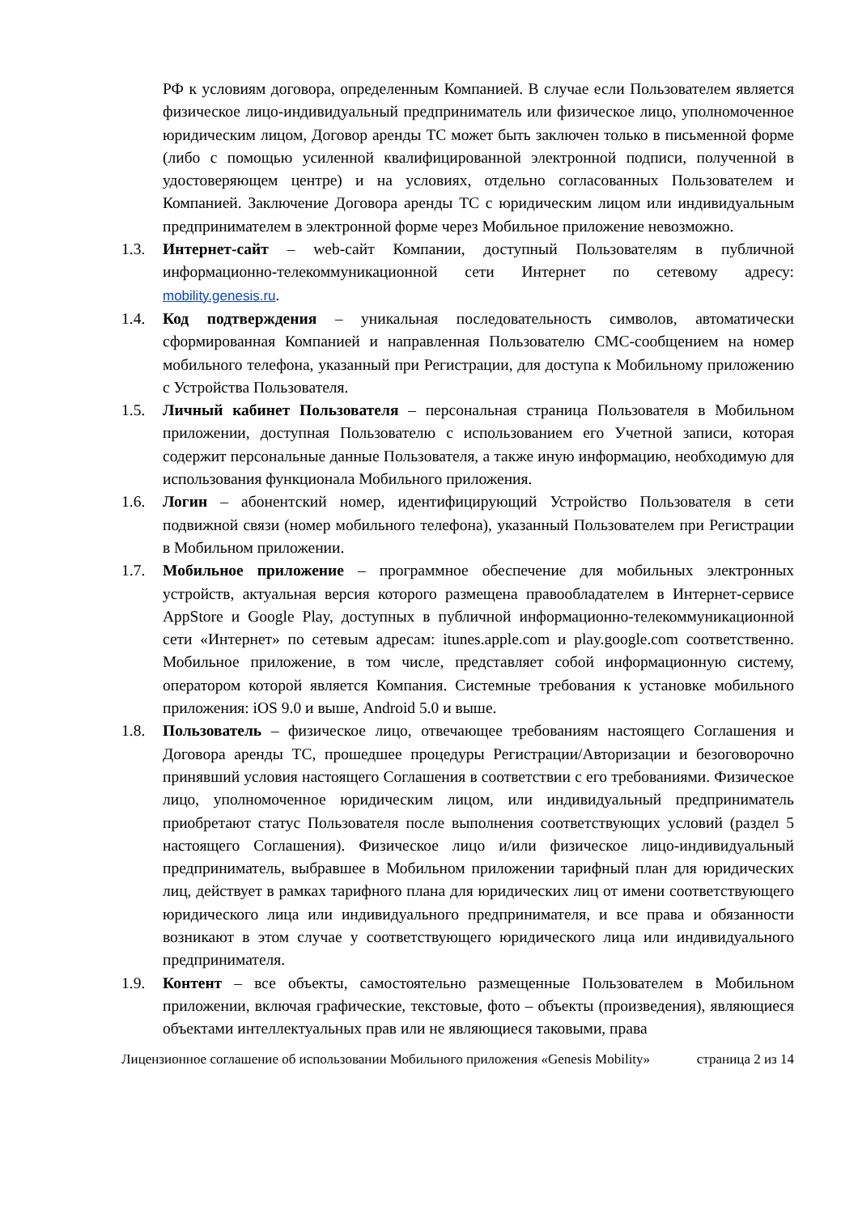РФ к условиям договора, определенным Компанией. В случае если Пользователем является физическое лицо-индивидуальный предприниматель или физическое лицо, уполномоченное юридическим лицом, Договор аренды ТС может быть заключен только в письменной форме (либо с помощью усиленной квалифицированной электронной подписи, полученной в удостоверяющем центре) и на условиях, отдельно согласованных Пользователем и Компанией. Заключение Договора аренды ТС с юридическим лицом или индивидуальным предпринимателем в электронной форме через Мобильное приложение невозможно.
1.3. Интернет-сайт – web-сайт Компании, доступный Пользователям в публичной информационно-телекоммуникационной сети Интернет по сетевому адресу: mobility.genesis.ru.
1.4. Код подтверждения – уникальная последовательность символов, автоматически сформированная Компанией и направленная Пользователю СМС-сообщением на номер мобильного телефона, указанный при Регистрации, для доступа к Мобильному приложению с Устройства Пользователя.
1.5. Личный кабинет Пользователя – персональная страница Пользователя в Мобильном приложении, доступная Пользователю с использованием его Учетной записи, которая содержит персональные данные Пользователя, а также иную информацию, необходимую для использования функционала Мобильного приложения.
1.6. Логин – абонентский номер, идентифицирующий Устройство Пользователя в сети подвижной связи (номер мобильного телефона), указанный Пользователем при Регистрации в Мобильном приложении.
1.7. Мобильное приложение – программное обеспечение для мобильных электронных устройств, актуальная версия которого размещена правообладателем в Интернет-сервисе AppStore и Google Play, доступных в публичной информационно-телекоммуникационной сети «Интернет» по сетевым адресам: itunes.apple.com и play.google.com соответственно. Мобильное приложение, в том числе, представляет собой информационную систему, оператором которой является Компания. Системные требования к установке мобильного приложения: iOS 9.0 и выше, Android 5.0 и выше.
1.8. Пользователь – физическое лицо, отвечающее требованиям настоящего Соглашения и Договора аренды ТС, прошедшее процедуры Регистрации/Авторизации и безоговорочно принявший условия настоящего Соглашения в соответствии с его требованиями. Физическое лицо, уполномоченное юридическим лицом, или индивидуальный предприниматель приобретают статус Пользователя после выполнения соответствующих условий (раздел 5 настоящего Соглашения). Физическое лицо и/или физическое лицо-индивидуальный предприниматель, выбравшее в Мобильном приложении тарифный план для юридических лиц, действует в рамках тарифного плана для юридических лиц от имени соответствующего юридического лица или индивидуального предпринимателя, и все права и обязанности возникают в этом случае у соответствующего юридического лица или индивидуального предпринимателя.
1.9. Контент – все объекты, самостоятельно размещенные Пользователем в Мобильном приложении, включая графические, текстовые, фото – объекты (произведения), являющиеся объектами интеллектуальных прав или не являющиеся таковыми, права
Лицензионное соглашение об использовании Мобильного приложения «Genesis Mobility» страница 2 из 14